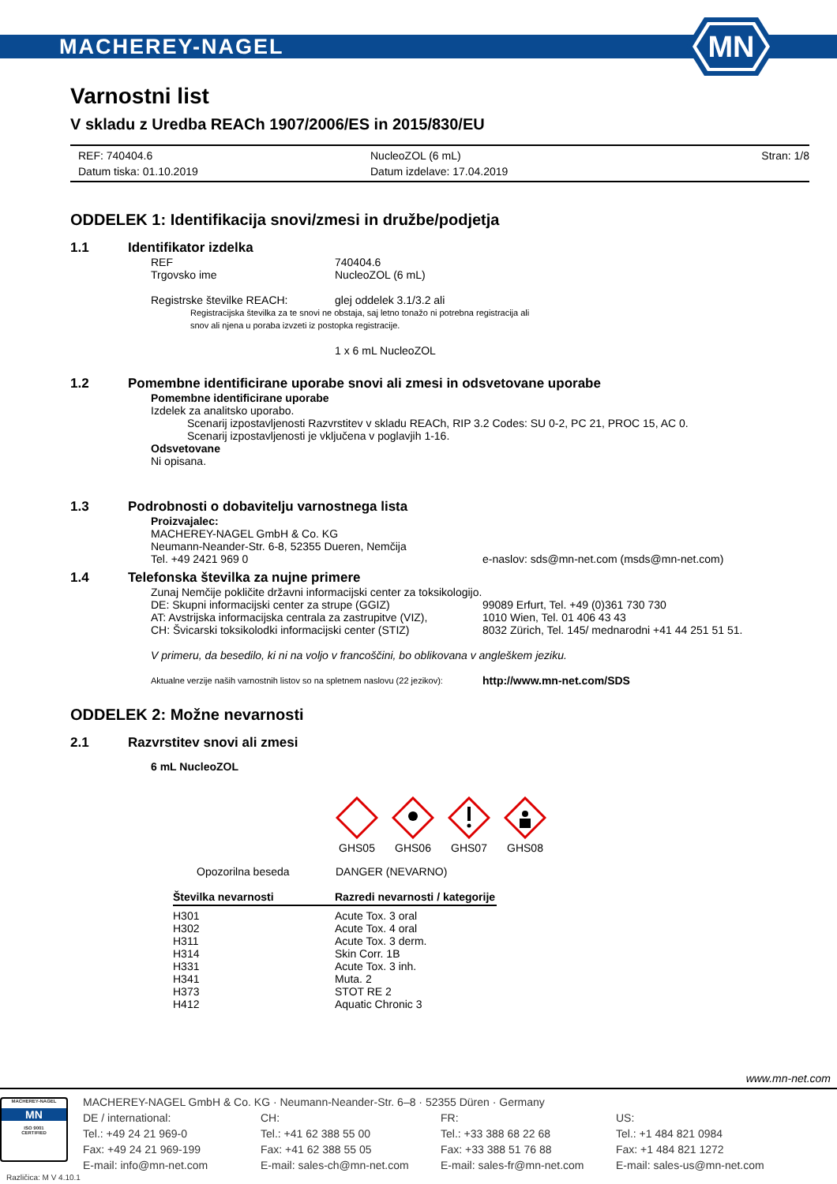MACHEREY-NAGEL
MN
Varnostni list
V skladu z Uredba REACh 1907/2006/ES in 2015/830/EU
REF: 740404.6
NucleoZOL (6 mL)
Stran: 1/8
Datum tiska: 01.10.2019
Datum izdelave: 17.04.2019
ODDELEK 1: Identifikacija snovi/zmesi in družbe/podjetja
1.1 Identifikator izdelka
REF 740404.6
Trgovsko ime NucleoZOL (6 mL)
Registrske številke REACH: glej oddelek 3.1/3.2 ali
Registracijska številka za te snovi ne obstaja, saj letno tonažo ni potrebna registracija ali
snov ali njena u poraba izvzeti iz postopka registracije.
1 x 6 mL NucleoZOL
1.2 Pomembne identificirane uporabe snovi ali zmesi in odsvetovane uporabe
Pomembne identificirane uporabe
Izdelek za analitsko uporabo.
Scenarij izpostavljenosti Razvrstitev v skladu REACh, RIP 3.2 Codes: SU 0-2, PC 21, PROC 15, AC 0.
Scenarij izpostavljenosti je vključena v poglavjih 1-16.
Odsvetovane
Ni opisana.
1.3 Podrobnosti o dobavitelju varnostnega lista
Proizvajalec:
MACHEREY-NAGEL GmbH & Co. KG
Neumann-Neander-Str. 6-8, 52355 Dueren, Nemčija
Tel. +49 2421 969 0 e-naslov: sds@mn-net.com (msds@mn-net.com)
1.4 Telefonska številka za nujne primere
Zunaj Nemčije pokličite državni informacijski center za toksikologijo.
DE: Skupni informacijski center za strupe (GGIZ) 99089 Erfurt, Tel. +49 (0)361 730 730
AT: Avstrijska informacijska centrala za zastrupitve (VIZ),
1010 Wien, Tel. 01 406 43 43
CH: Švicarski toksikolodki informacijski center (STIZ)
8032 Zürich, Tel. 145/ mednarodni +41 44 251 51 51.
V primeru, da besedilo, ki ni na voljo v francoščini, bo oblikovana v angleškem jeziku.
Aktualne verzije naših varnostnih listov so na spletnem naslovu (22 jezikov):
http://www.mn-net.com/SDS
ODDELEK 2: Možne nevarnosti
2.1 Razvrstitev snovi ali zmesi
6 mL NucleoZOL
GHS05
GHS06
GHS07
GHS08
Opozorilna beseda DANGER (NEVARNO)
| Številka nevarnosti | Razredi nevarnosti / kategorije |
| --- | --- |
| H301 | Acute Tox. 3 oral |
| H302 | Acute Tox. 4 oral |
| H311 | Acute Tox. 3 derm. |
| H314 | Skin Corr. 1B |
| H331 | Acute Tox. 3 inh. |
| H341 | Muta. 2 |
| H373 | STOT RE 2 |
| H412 | Aquatic Chronic 3 |
www.mn-net.com
MACHEREY-NAGEL
MN
ISO 9001
CERTIFIED
MACHEREY-NAGEL GmbH & Co. KG · Neumann-Neander-Str. 6–8 · 52355 Düren · Germany
DE / international:
CH:
FR:
US:
Tel.: +49 24 21 969-0
Tel.: +41 62 388 55 00
Tel.: +33 388 68 22 68
Tel.: +1 484 821 0984
Fax: +49 24 21 969-199
Fax: +41 62 388 55 05
Fax: +33 388 51 76 88
Fax: +1 484 821 1272
E-mail: info@mn-net.com
E-mail: sales-ch@mn-net.com
E-mail: sales-fr@mn-net.com
E-mail: sales-us@mn-net.com
Različica: M V 4.10.1